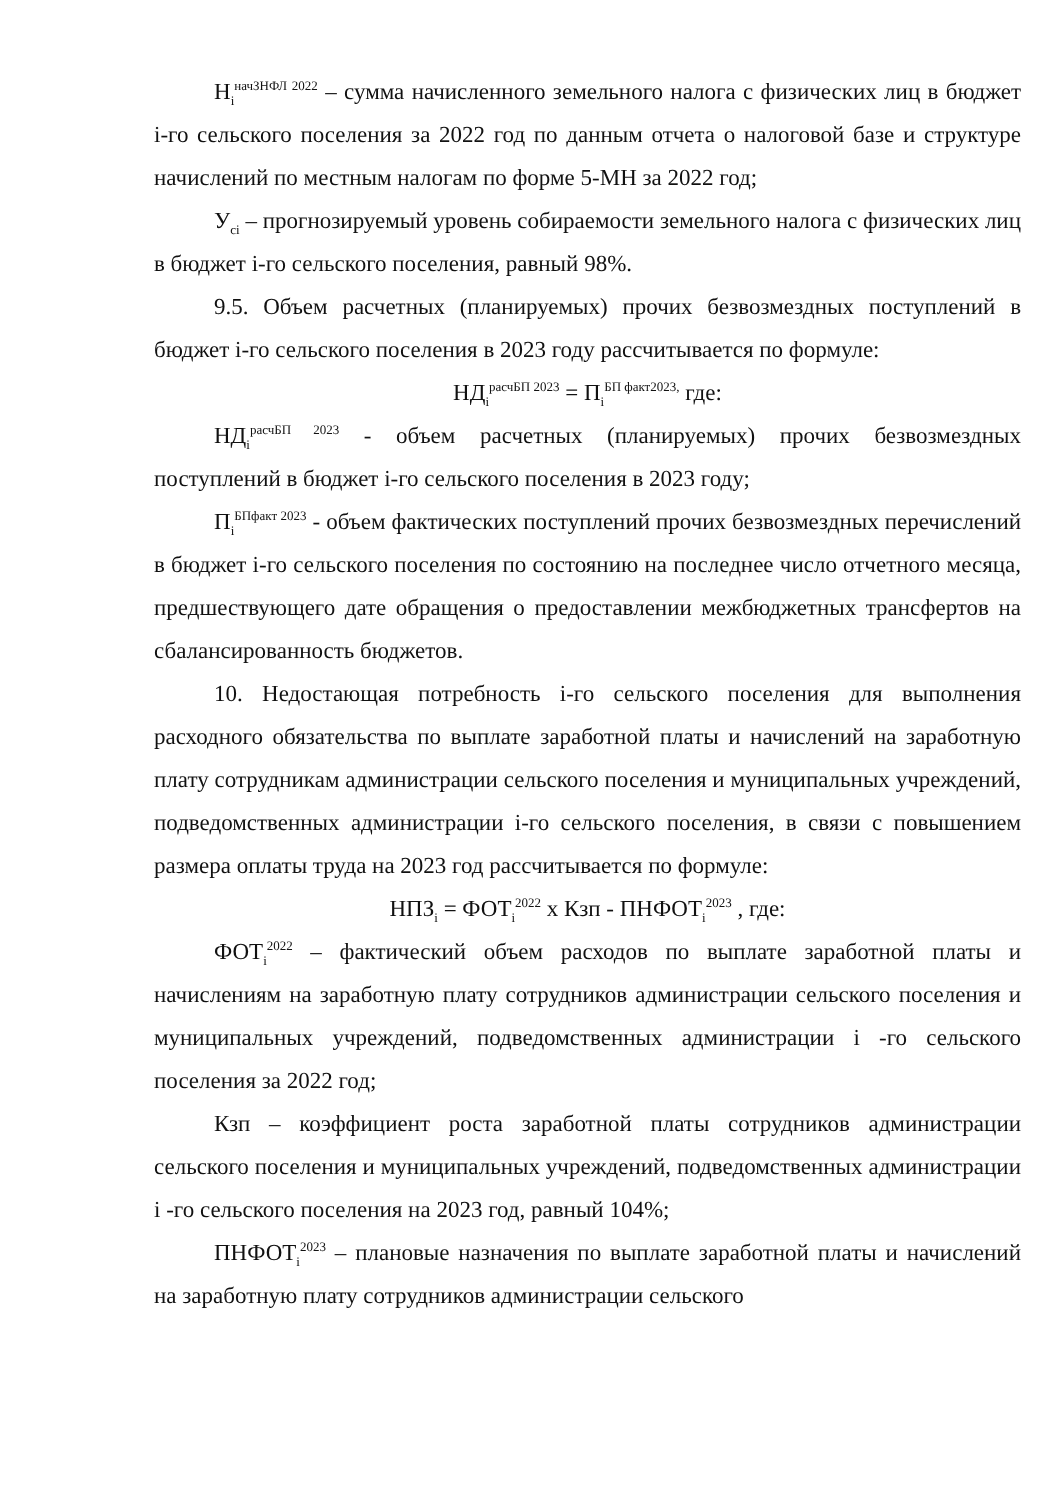Н<sub>i</sub><sup>начЗНФЛ 2022</sup> – сумма начисленного земельного налога с физических лиц в бюджет i-го сельского поселения за 2022 год по данным отчета о налоговой базе и структуре начислений по местным налогам по форме 5-МН за 2022 год;
У<sub>ci</sub> – прогнозируемый уровень собираемости земельного налога с физических лиц в бюджет i-го сельского поселения, равный 98%.
9.5. Объем расчетных (планируемых) прочих безвозмездных поступлений в бюджет i-го сельского поселения в 2023 году рассчитывается по формуле:
НД<sub>i</sub><sup>расчБП 2023</sup> = П<sub>i</sub><sup>БП факт2023,</sup> где:
НД<sub>i</sub><sup>расчБП 2023</sup> - объем расчетных (планируемых) прочих безвозмездных поступлений в бюджет i-го сельского поселения в 2023 году;
П<sub>i</sub><sup>БПфакт 2023</sup> - объем фактических поступлений прочих безвозмездных перечислений в бюджет i-го сельского поселения по состоянию на последнее число отчетного месяца, предшествующего дате обращения о предоставлении межбюджетных трансфертов на сбалансированность бюджетов.
10. Недостающая потребность i-го сельского поселения для выполнения расходного обязательства по выплате заработной платы и начислений на заработную плату сотрудникам администрации сельского поселения и муниципальных учреждений, подведомственных администрации i-го сельского поселения, в связи с повышением размера оплаты труда на 2023 год рассчитывается по формуле:
НПЗ<sub>i</sub> = ФОТ<sub>i</sub><sup>2022</sup> х Кзп - ПНФОТ<sub>i</sub><sup>2023</sup> , где:
ФОТ<sub>i</sub><sup>2022</sup> – фактический объем расходов по выплате заработной платы и начислениям на заработную плату сотрудников администрации сельского поселения и муниципальных учреждений, подведомственных администрации i -го сельского поселения за 2022 год;
Кзп – коэффициент роста заработной платы сотрудников администрации сельского поселения и муниципальных учреждений, подведомственных администрации i -го сельского поселения на 2023 год, равный 104%;
ПНФОТ<sub>i</sub><sup>2023</sup> – плановые назначения по выплате заработной платы и начислений на заработную плату сотрудников администрации сельского